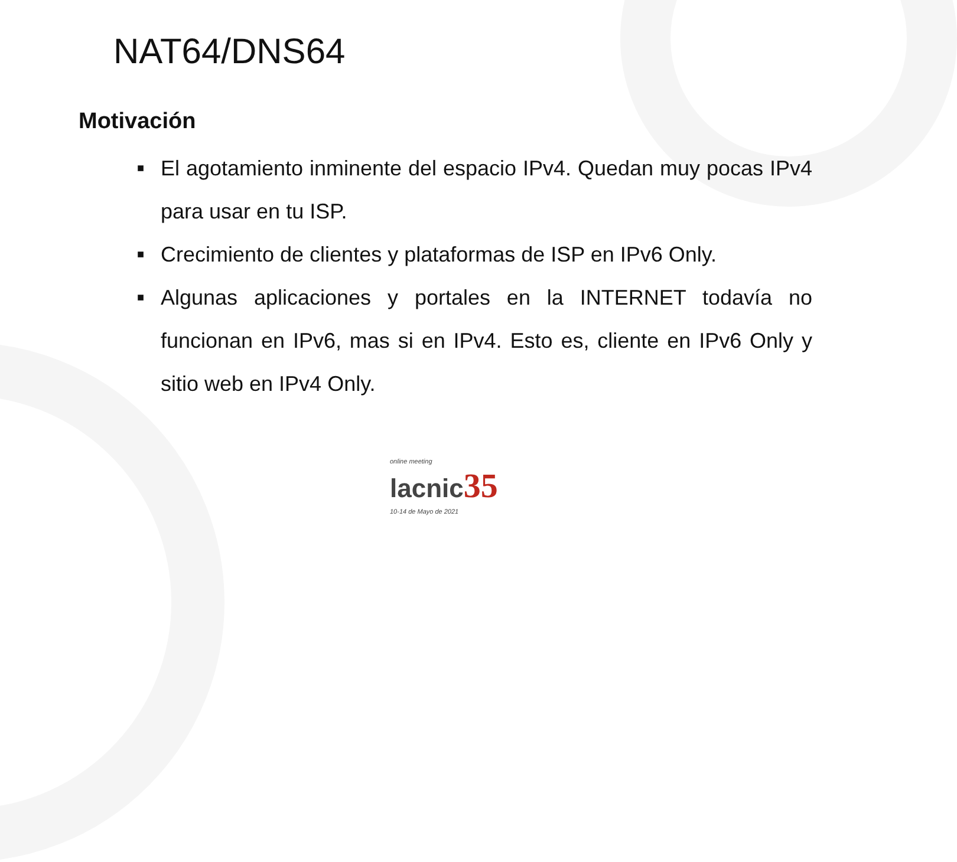NAT64/DNS64
Motivación
■ El agotamiento inminente del espacio IPv4. Quedan muy pocas IPv4 para usar en tu ISP.
■ Crecimiento de clientes y plataformas de ISP en IPv6 Only.
■ Algunas aplicaciones y portales en la INTERNET todavía no funcionan en IPv6, mas si en IPv4. Esto es, cliente en IPv6 Only y sitio web en IPv4 Only.
online meeting
lacnic 35
10-14 de Mayo de 2021